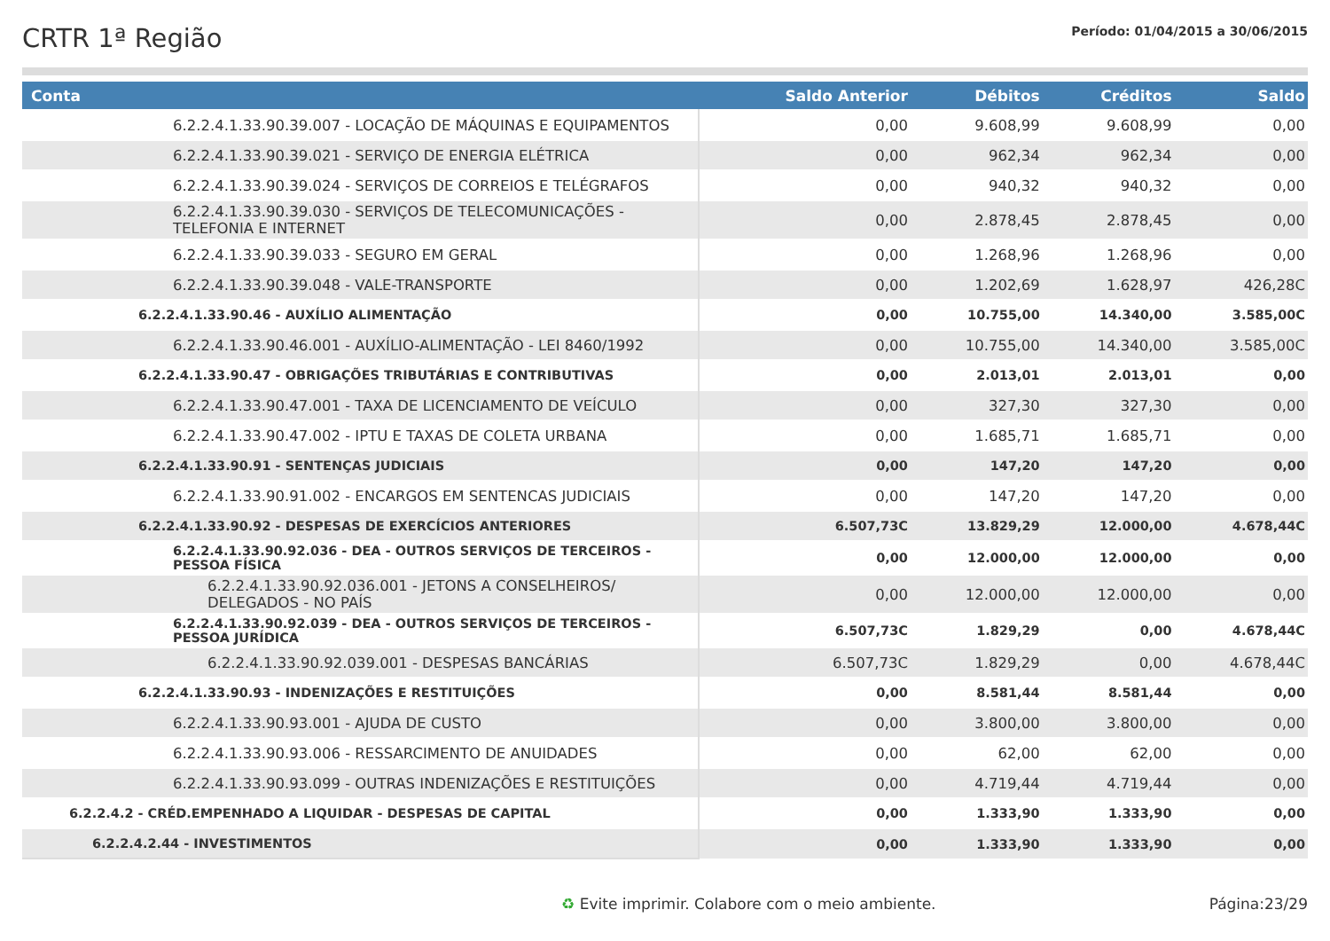CRTR 1ª Região
Período: 01/04/2015 a 30/06/2015
| Conta | Saldo Anterior | Débitos | Créditos | Saldo |
| --- | --- | --- | --- | --- |
| 6.2.2.4.1.33.90.39.007 - LOCAÇÃO DE MÁQUINAS E EQUIPAMENTOS | 0,00 | 9.608,99 | 9.608,99 | 0,00 |
| 6.2.2.4.1.33.90.39.021 - SERVIÇO DE ENERGIA ELÉTRICA | 0,00 | 962,34 | 962,34 | 0,00 |
| 6.2.2.4.1.33.90.39.024 - SERVIÇOS DE CORREIOS E TELÉGRAFOS | 0,00 | 940,32 | 940,32 | 0,00 |
| 6.2.2.4.1.33.90.39.030 - SERVIÇOS DE TELECOMUNICAÇÕES - TELEFONIA E INTERNET | 0,00 | 2.878,45 | 2.878,45 | 0,00 |
| 6.2.2.4.1.33.90.39.033 - SEGURO EM GERAL | 0,00 | 1.268,96 | 1.268,96 | 0,00 |
| 6.2.2.4.1.33.90.39.048 - VALE-TRANSPORTE | 0,00 | 1.202,69 | 1.628,97 | 426,28C |
| 6.2.2.4.1.33.90.46 - AUXÍLIO ALIMENTAÇÃO | 0,00 | 10.755,00 | 14.340,00 | 3.585,00C |
| 6.2.2.4.1.33.90.46.001 - AUXÍLIO-ALIMENTAÇÃO - LEI 8460/1992 | 0,00 | 10.755,00 | 14.340,00 | 3.585,00C |
| 6.2.2.4.1.33.90.47 - OBRIGAÇÕES TRIBUTÁRIAS E CONTRIBUTIVAS | 0,00 | 2.013,01 | 2.013,01 | 0,00 |
| 6.2.2.4.1.33.90.47.001 - TAXA DE LICENCIAMENTO DE VEÍCULO | 0,00 | 327,30 | 327,30 | 0,00 |
| 6.2.2.4.1.33.90.47.002 - IPTU E TAXAS DE COLETA URBANA | 0,00 | 1.685,71 | 1.685,71 | 0,00 |
| 6.2.2.4.1.33.90.91 - SENTENÇAS JUDICIAIS | 0,00 | 147,20 | 147,20 | 0,00 |
| 6.2.2.4.1.33.90.91.002 - ENCARGOS EM SENTENCAS JUDICIAIS | 0,00 | 147,20 | 147,20 | 0,00 |
| 6.2.2.4.1.33.90.92 - DESPESAS DE EXERCÍCIOS ANTERIORES | 6.507,73C | 13.829,29 | 12.000,00 | 4.678,44C |
| 6.2.2.4.1.33.90.92.036 - DEA - OUTROS SERVIÇOS DE TERCEIROS - PESSOA FÍSICA | 0,00 | 12.000,00 | 12.000,00 | 0,00 |
| 6.2.2.4.1.33.90.92.036.001 - JETONS A CONSELHEIROS/ DELEGADOS - NO PAÍS | 0,00 | 12.000,00 | 12.000,00 | 0,00 |
| 6.2.2.4.1.33.90.92.039 - DEA - OUTROS SERVIÇOS DE TERCEIROS - PESSOA JURÍDICA | 6.507,73C | 1.829,29 | 0,00 | 4.678,44C |
| 6.2.2.4.1.33.90.92.039.001 - DESPESAS BANCÁRIAS | 6.507,73C | 1.829,29 | 0,00 | 4.678,44C |
| 6.2.2.4.1.33.90.93 - INDENIZAÇÕES E RESTITUIÇÕES | 0,00 | 8.581,44 | 8.581,44 | 0,00 |
| 6.2.2.4.1.33.90.93.001 - AJUDA DE CUSTO | 0,00 | 3.800,00 | 3.800,00 | 0,00 |
| 6.2.2.4.1.33.90.93.006 - RESSARCIMENTO DE ANUIDADES | 0,00 | 62,00 | 62,00 | 0,00 |
| 6.2.2.4.1.33.90.93.099 - OUTRAS INDENIZAÇÕES E RESTITUIÇÕES | 0,00 | 4.719,44 | 4.719,44 | 0,00 |
| 6.2.2.4.2 - CRÉD.EMPENHADO A LIQUIDAR - DESPESAS DE CAPITAL | 0,00 | 1.333,90 | 1.333,90 | 0,00 |
| 6.2.2.4.2.44 - INVESTIMENTOS | 0,00 | 1.333,90 | 1.333,90 | 0,00 |
♻ Evite imprimir. Colabore com o meio ambiente. Página:23/29